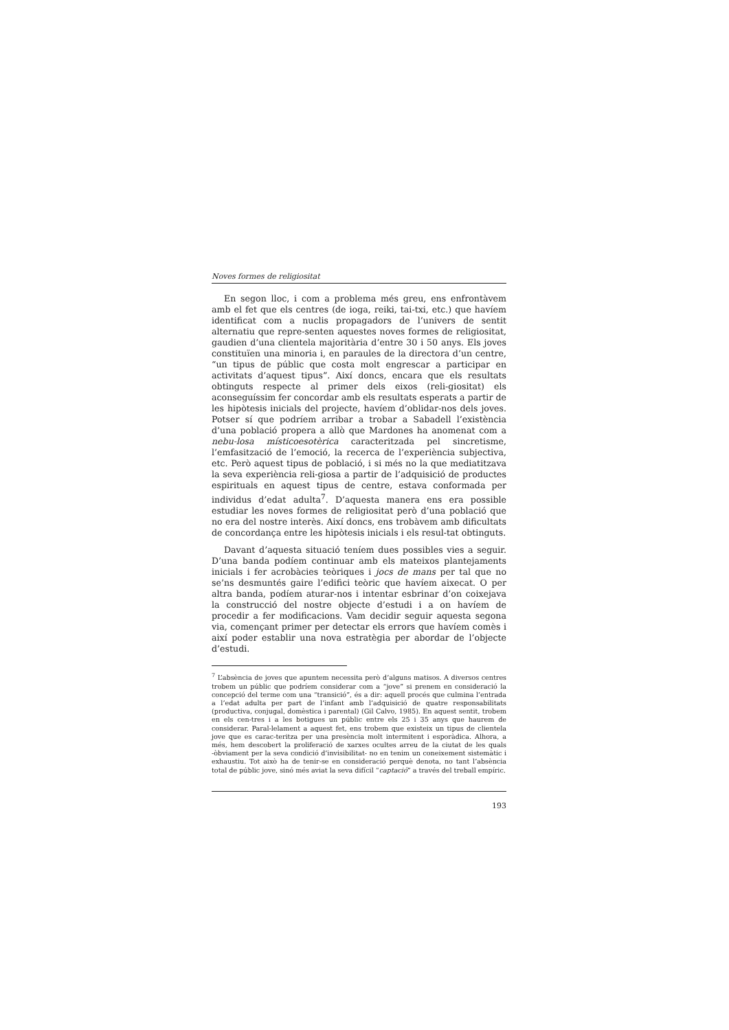Noves formes de religiositat
En segon lloc, i com a problema més greu, ens enfrontàvem amb el fet que els centres (de ioga, reiki, tai-txi, etc.) que havíem identificat com a nuclis propagadors de l’univers de sentit alternatiu que repre-senten aquestes noves formes de religiositat, gaudien d’una clientela majoritària d’entre 30 i 50 anys. Els joves constituïen una minoria i, en paraules de la directora d’un centre, “un tipus de públic que costa molt engrescar a participar en activitats d’aquest tipus”. Així doncs, encara que els resultats obtinguts respecte al primer dels eixos (reli-giositat) els aconseguíssim fer concordar amb els resultats esperats a partir de les hipòtesis inicials del projecte, havíem d’oblidar-nos dels joves. Potser sí que podríem arribar a trobar a Sabadell l’existència d’una població propera a allò que Mardones ha anomenat com a nebu-losa místicoesotèrica caracteritzada pel sincretisme, l’emfasització de l’emoció, la recerca de l’experiència subjectiva, etc. Però aquest tipus de població, i si més no la que mediatitzava la seva experiència reli-giosa a partir de l’adquisició de productes espirituals en aquest tipus de centre, estava conformada per individus d’edat adulta<sup>7</sup>. D’aquesta manera ens era possible estudiar les noves formes de religiositat però d’una població que no era del nostre interès. Així doncs, ens trobàvem amb dificultats de concordança entre les hipòtesis inicials i els resul-tat obtinguts.
Davant d’aquesta situació teníem dues possibles vies a seguir. D’una banda podíem continuar amb els mateixos plantejaments inicials i fer acrobàcies teòriques i jocs de mans per tal que no se’ns desmuntés gaire l’edifici teòric que havíem aixecat. O per altra banda, podíem aturar-nos i intentar esbrinar d’on coixejava la construcció del nostre objecte d’estudi i a on havíem de procedir a fer modificacions. Vam decidir seguir aquesta segona via, començant primer per detectar els errors que havíem comès i així poder establir una nova estratègia per abordar de l’objecte d’estudi.
<sup>7</sup> L’absència de joves que apuntem necessita però d’alguns matisos. A diversos centres trobem un públic que podríem considerar com a “jove” si prenem en consideració la concepció del terme com una “transició”, és a dir: aquell procés que culmina l’entrada a l’edat adulta per part de l’infant amb l’adquisició de quatre responsabilitats (productiva, conjugal, domèstica i parental) (Gil Calvo, 1985). En aquest sentit, trobem en els cen-tres i a les botigues un públic entre els 25 i 35 anys que haurem de considerar. Paral-lelament a aquest fet, ens trobem que existeix un tipus de clientela jove que es carac-teritza per una presència molt intermitent i esporàdica. Alhora, a més, hem descobert la proliferació de xarxes ocultes arreu de la ciutat de les quals -òbviament per la seva condició d’invisibilitat- no en tenim un coneixement sistemàtic i exhaustiu. Tot això ha de tenir-se en consideració perquè denota, no tant l’absència total de públic jove, sinó més aviat la seva difícil “captació” a través del treball empíric.
193